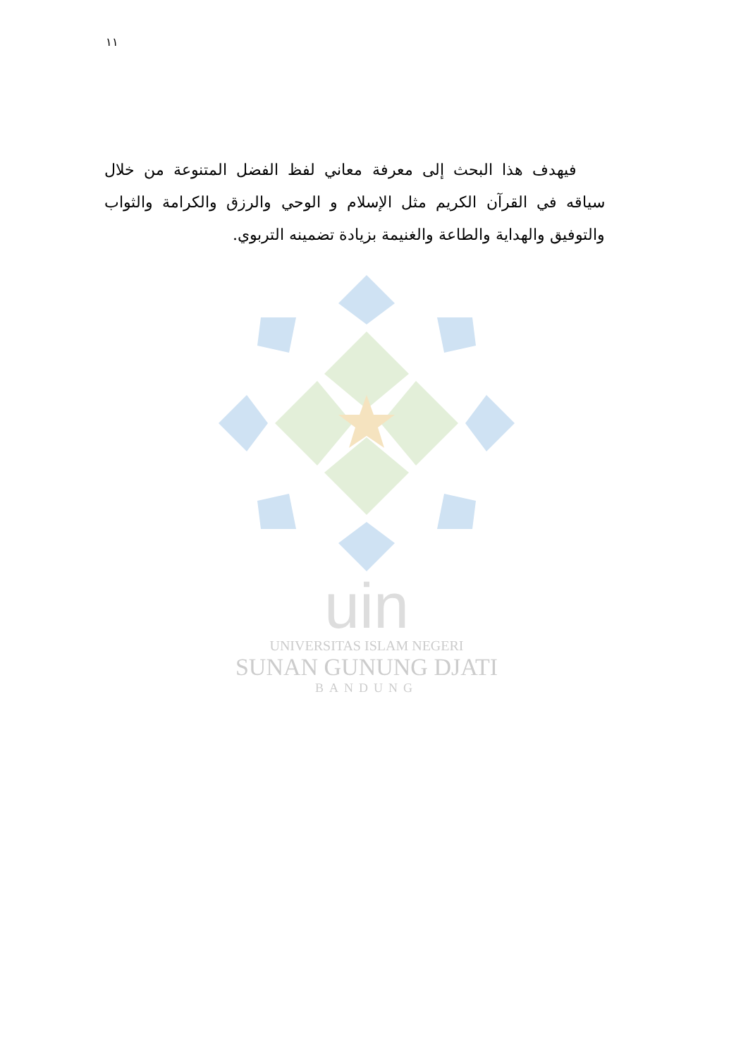١١
فيهدف هذا البحث إلى معرفة معاني لفظ الفضل المتنوعة من خلال سياقه في القرآن الكريم مثل الإسلام و الوحي والرزق والكرامة والثواب والتوفيق والهداية والطاعة والغنيمة بزيادة تضمينه التربوي.
uin
UNIVERSITAS ISLAM NEGERI
SUNAN GUNUNG DJATI
BANDUNG